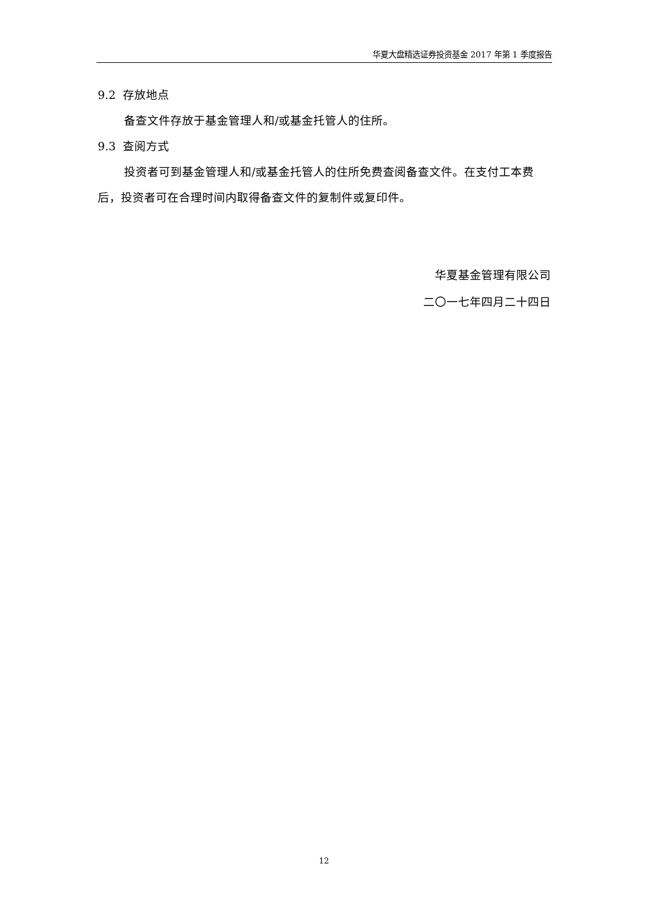华夏大盘精选证券投资基金 2017 年第 1 季度报告
9.2 存放地点
备查文件存放于基金管理人和/或基金托管人的住所。
9.3 查阅方式
投资者可到基金管理人和/或基金托管人的住所免费查阅备查文件。在支付工本费后，投资者可在合理时间内取得备查文件的复制件或复印件。
华夏基金管理有限公司
二〇一七年四月二十四日
12